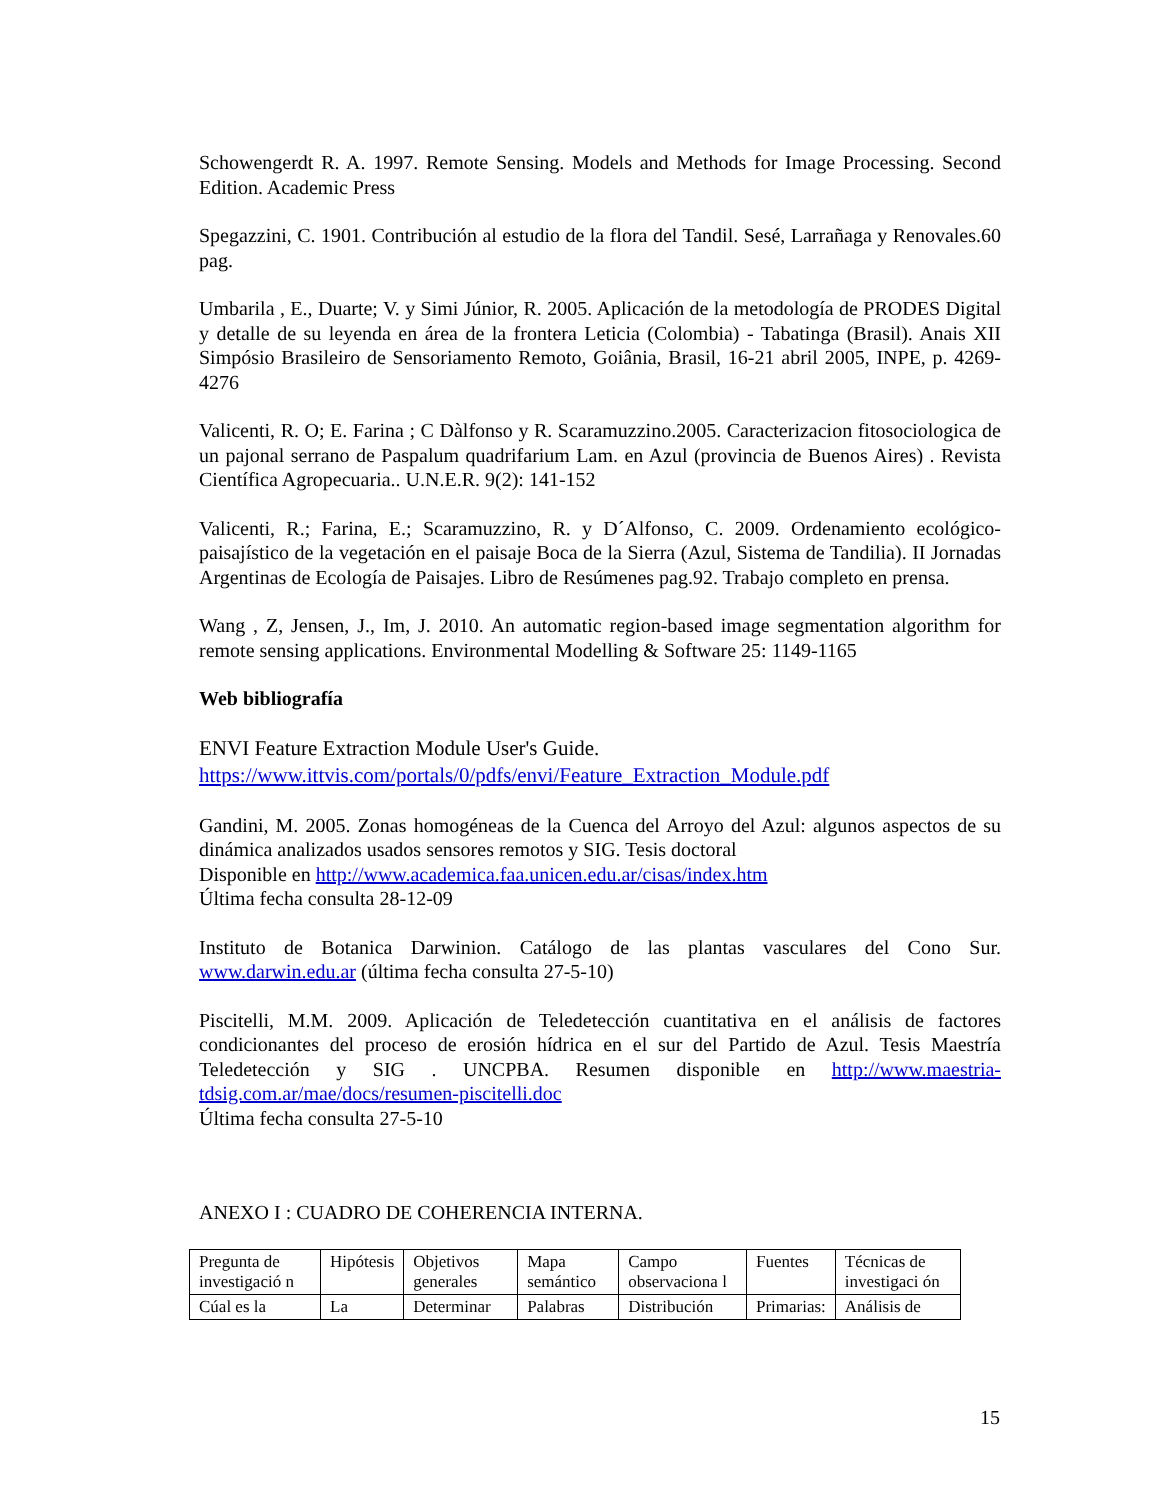Schowengerdt R. A. 1997. Remote Sensing. Models and Methods for Image Processing. Second Edition. Academic Press
Spegazzini, C. 1901. Contribución al estudio de la flora del Tandil. Sesé, Larrañaga y Renovales.60 pag.
Umbarila , E., Duarte; V. y Simi Júnior, R. 2005. Aplicación de la metodología de PRODES Digital y detalle de su leyenda en área de la frontera Leticia (Colombia) - Tabatinga (Brasil). Anais XII Simpósio Brasileiro de Sensoriamento Remoto, Goiânia, Brasil, 16-21 abril 2005, INPE, p. 4269-4276
Valicenti, R. O; E. Farina ; C Dàlfonso y R. Scaramuzzino.2005. Caracterizacion fitosociologica de un pajonal serrano de Paspalum quadrifarium Lam. en Azul (provincia de Buenos Aires) . Revista Científica Agropecuaria.. U.N.E.R. 9(2): 141-152
Valicenti, R.; Farina, E.; Scaramuzzino, R. y D´Alfonso, C. 2009. Ordenamiento ecológico-paisajístico de la vegetación en el paisaje Boca de la Sierra (Azul, Sistema de Tandilia). II Jornadas Argentinas de Ecología de Paisajes. Libro de Resúmenes pag.92. Trabajo completo en prensa.
Wang , Z, Jensen, J., Im, J. 2010. An automatic region-based image segmentation algorithm for remote sensing applications. Environmental Modelling & Software 25: 1149-1165
Web bibliografía
ENVI Feature Extraction Module User's Guide.
https://www.ittvis.com/portals/0/pdfs/envi/Feature_Extraction_Module.pdf
Gandini, M. 2005. Zonas homogéneas de la Cuenca del Arroyo del Azul: algunos aspectos de su dinámica analizados usados sensores remotos y SIG. Tesis doctoral
Disponible en http://www.academica.faa.unicen.edu.ar/cisas/index.htm
Última fecha consulta 28-12-09
Instituto de Botanica Darwinion. Catálogo de las plantas vasculares del Cono Sur. www.darwin.edu.ar (última fecha consulta 27-5-10)
Piscitelli, M.M. 2009. Aplicación de Teledetección cuantitativa en el análisis de factores condicionantes del proceso de erosión hídrica en el sur del Partido de Azul. Tesis Maestría Teledetección y SIG . UNCPBA. Resumen disponible en http://www.maestria-tdsig.com.ar/mae/docs/resumen-piscitelli.doc
Última fecha consulta 27-5-10
ANEXO I : CUADRO DE COHERENCIA INTERNA.
| Pregunta de investigació n | Hipótesis | Objetivos generales | Mapa semántico | Campo observaciona l | Fuentes | Técnicas de investigaci ón |
| Cúal es la | La | Determinar | Palabras | Distribución | Primarias: | Análisis de |
15